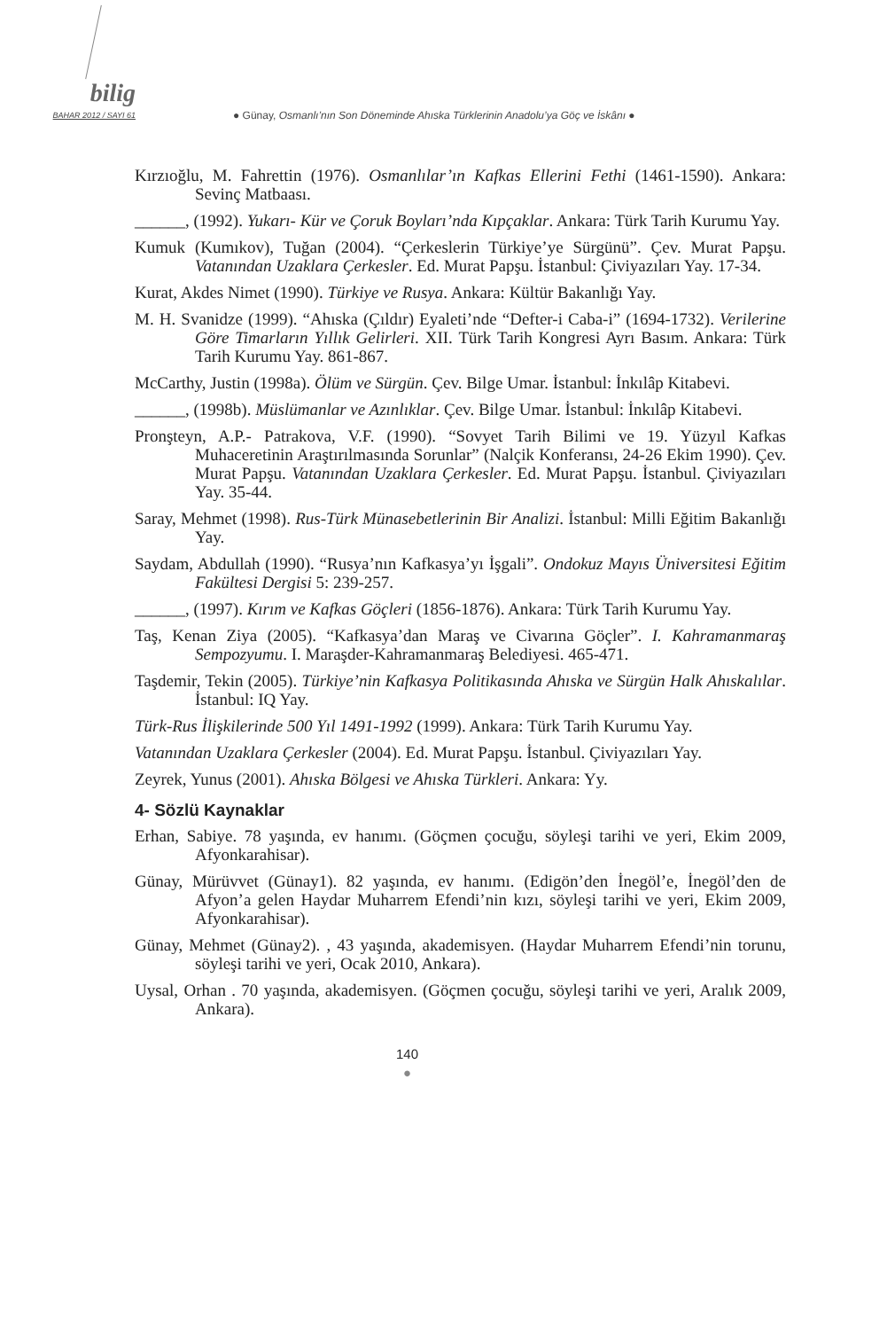bilig
BAHAR 2012 / SAYI 61
● Günay, Osmanlı’nın Son Döneminde Ahıska Türklerinin Anadolu’ya Göç ve İskânı ●
Kırzıoğlu, M. Fahrettin (1976). Osmanlılar’ın Kafkas Ellerini Fethi (1461-1590). Ankara: Sevinç Matbaası.
______, (1992). Yukarı- Kür ve Çoruk Boyları’nda Kıpçaklar. Ankara: Türk Tarih Kurumu Yay.
Kumuk (Kumıkov), Tuğan (2004). “Çerkeslerin Türkiye’ye Sürgünü”. Çev. Murat Papşu. Vatanından Uzaklara Çerkesler. Ed. Murat Papşu. İstanbul: Çiviyazıları Yay. 17-34.
Kurat, Akdes Nimet (1990). Türkiye ve Rusya. Ankara: Kültür Bakanlığı Yay.
M. H. Svanidze (1999). “Ahıska (Çıldır) Eyaleti’nde “Defter-i Caba-i” (1694-1732). Verilerine Göre Timarların Yıllık Gelirleri. XII. Türk Tarih Kongresi Ayrı Basım. Ankara: Türk Tarih Kurumu Yay. 861-867.
McCarthy, Justin (1998a). Ölüm ve Sürgün. Çev. Bilge Umar. İstanbul: İnkılâp Kitabevi.
______, (1998b). Müslümanlar ve Azınlıklar. Çev. Bilge Umar. İstanbul: İnkılâp Kitabevi.
Pronşteyn, A.P.- Patrakova, V.F. (1990). “Sovyet Tarih Bilimi ve 19. Yüzyıl Kafkas Muhaceretinin Araştırılmasında Sorunlar” (Nalçik Konferansı, 24-26 Ekim 1990). Çev. Murat Papşu. Vatanından Uzaklara Çerkesler. Ed. Murat Papşu. İstanbul. Çiviyazıları Yay. 35-44.
Saray, Mehmet (1998). Rus-Türk Münasebetlerinin Bir Analizi. İstanbul: Milli Eğitim Bakanlığı Yay.
Saydam, Abdullah (1990). “Rusya’nın Kafkasya’yı İşgali”. Ondokuz Mayıs Üniversitesi Eğitim Fakültesi Dergisi 5: 239-257.
______, (1997). Kırım ve Kafkas Göçleri (1856-1876). Ankara: Türk Tarih Kurumu Yay.
Taş, Kenan Ziya (2005). “Kafkasya’dan Maraş ve Civarına Göçler”. I. Kahramanmaraş Sempozyumu. I. Maraşder-Kahramanmaraş Belediyesi. 465-471.
Taşdemir, Tekin (2005). Türkiye’nin Kafkasya Politikasında Ahıska ve Sürgün Halk Ahıskalılar. İstanbul: IQ Yay.
Türk-Rus İlişkilerinde 500 Yıl 1491-1992 (1999). Ankara: Türk Tarih Kurumu Yay.
Vatanından Uzaklara Çerkesler (2004). Ed. Murat Papşu. İstanbul. Çiviyazıları Yay.
Zeyrek, Yunus (2001). Ahıska Bölgesi ve Ahıska Türkleri. Ankara: Yy.
4- Sözlü Kaynaklar
Erhan, Sabiye. 78 yaşında, ev hanımı. (Göçmen çocuğu, söyleşi tarihi ve yeri, Ekim 2009, Afyonkarahisar).
Günay, Mürüvvet (Günay1). 82 yaşında, ev hanımı. (Edigön’den İnegöl’e, İnegöl’den de Afyon’a gelen Haydar Muharrem Efendi’nin kızı, söyleşi tarihi ve yeri, Ekim 2009, Afyonkarahisar).
Günay, Mehmet (Günay2). , 43 yaşında, akademisyen. (Haydar Muharrem Efendi’nin torunu, söyleşi tarihi ve yeri, Ocak 2010, Ankara).
Uysal, Orhan . 70 yaşında, akademisyen. (Göçmen çocuğu, söyleşi tarihi ve yeri, Aralık 2009, Ankara).
140
●